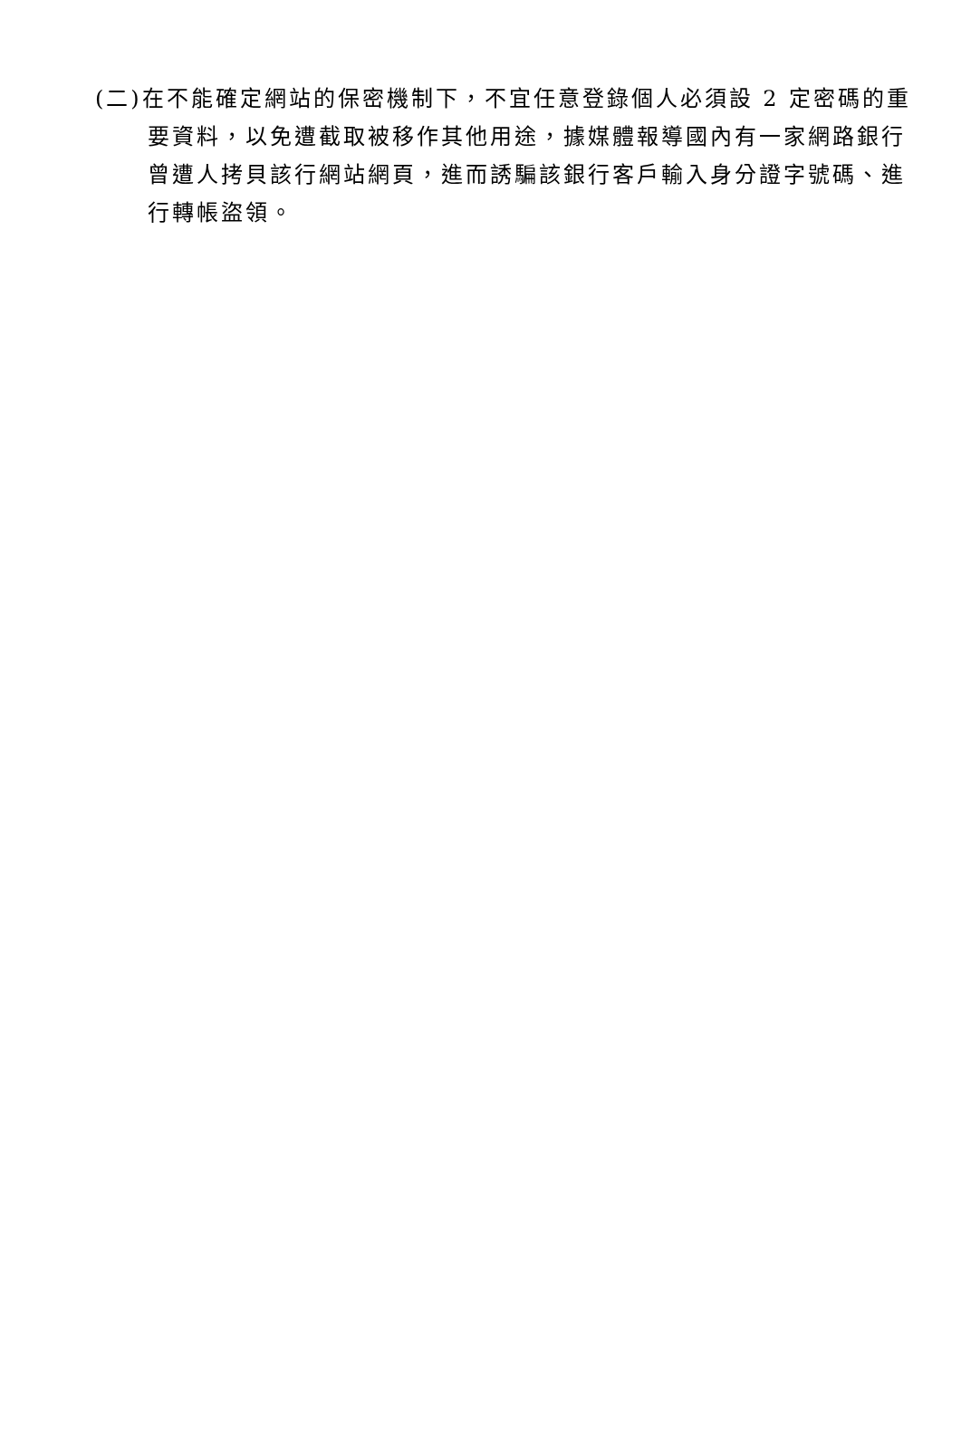(二)在不能確定網站的保密機制下，不宜任意登錄個人必須設 2 定密碼的重要資料，以免遭截取被移作其他用途，據媒體報導國內有一家網路銀行曾遭人拷貝該行網站網頁，進而誘騙該銀行客戶輸入身分證字號碼、進行轉帳盜領。